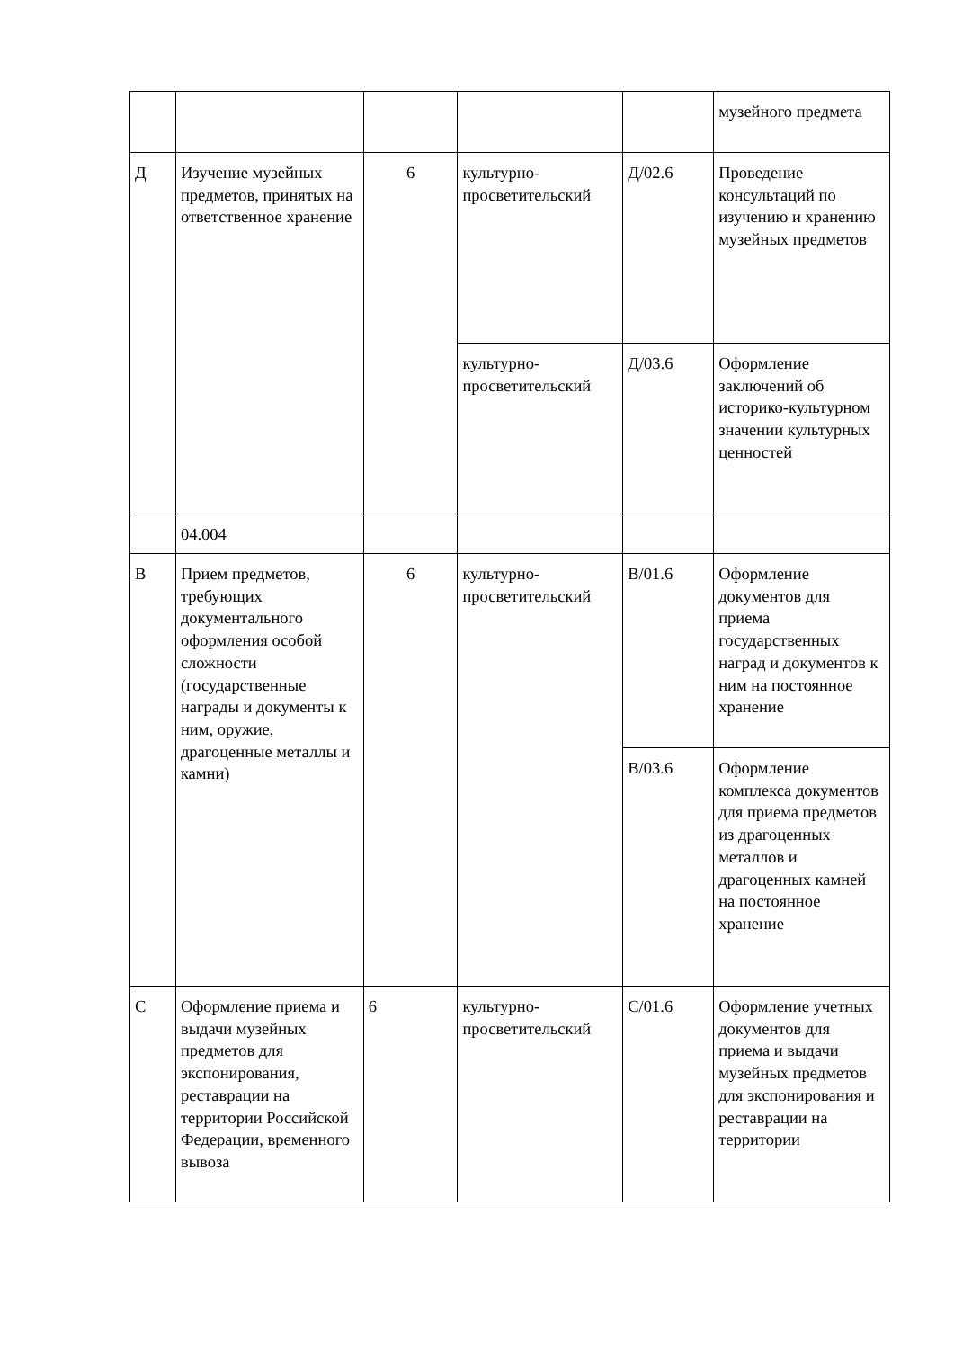| | | | | | музейного предмета |
| Д | Изучение музейных предметов, принятых на ответственное хранение | 6 | культурно-просветительский | Д/02.6 | Проведение консультаций по изучению и хранению музейных предметов |
| | | | культурно-просветительский | Д/03.6 | Оформление заключений об историко-культурном значении культурных ценностей |
| | 04.004 | | | | |
| В | Прием предметов, требующих документального оформления особой сложности (государственные награды и документы к ним, оружие, драгоценные металлы и камни) | 6 | культурно-просветительский | В/01.6 | Оформление документов для приема государственных наград и документов к ним на постоянное хранение |
| | | | | В/03.6 | Оформление комплекса документов для приема предметов из драгоценных металлов и драгоценных камней на постоянное хранение |
| С | Оформление приема и выдачи музейных предметов для экспонирования, реставрации на территории Российской Федерации, временного вывоза | 6 | культурно-просветительский | С/01.6 | Оформление учетных документов для приема и выдачи музейных предметов для экспонирования и реставрации на территории |